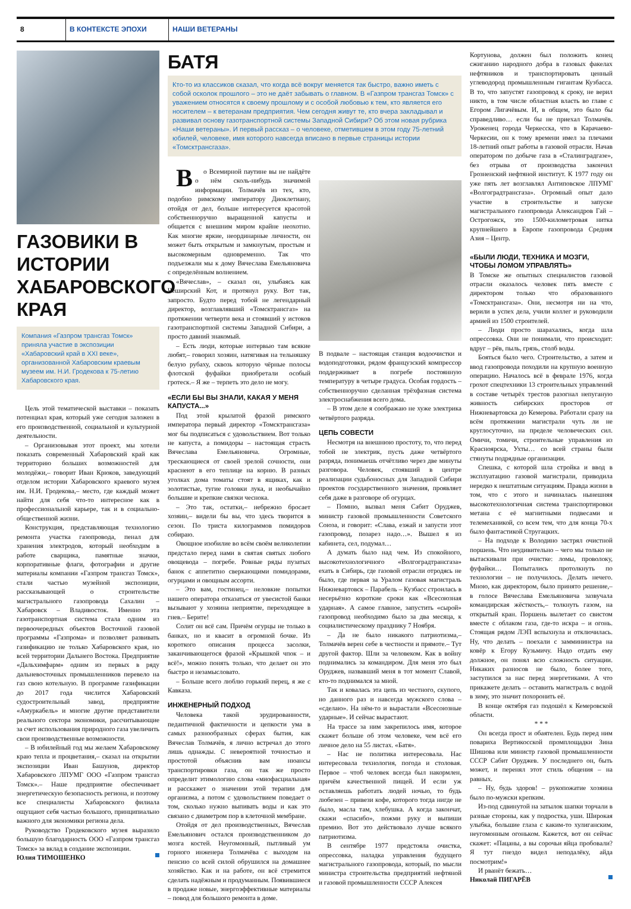8 В КОНТЕКСТЕ ЭПОХИ НАШИ ВЕТЕРАНЫ
ГАЗОВИКИ В ИСТОРИИ ХАБАРОВСКОГО КРАЯ
Компания «Газпром трансгаз Томск» приняла участие в экспозиции «Хабаровский край в XXI веке», организованной Хабаровским краевым музеем им. Н.И. Гродекова к 75-летию Хабаровского края.
Цель этой тематической выставки – показать потенциал края, который уже сегодня заложен в его производственной, социальной и культурной деятельности.
– Организовывая этот проект, мы хотели показать современный Хабаровский край как территорию больших возможностей для молодёжи,– говорит Иван Крюков, заведующий отделом истории Хабаровского краевого музея им. Н.И. Гродекова,– место, где каждый может найти для себя что-то интересное как в профессиональной карьере, так и в социально-общественной жизни.
Конструкция, представляющая технологию ремонта участка газопровода, пенал для хранения электродов, который необходим в работе сварщика, памятные значки, корпоративные флаги, фотографии и другие материалы компании «Газпром трансгаз Томск», стали частью музейной экспозиции, рассказывающей о строительстве магистрального газопровода Сахалин – Хабаровск – Владивосток. Именно эта газотранспортная система стала одним из первоочередных объектов Восточной газовой программы «Газпрома» и позволяет развивать газификацию не только Хабаровского края, но всей территории Дальнего Востока. Предприятие «Дальхимфарм» одним из первых в ряду дальневосточных промышленников перевело на газ свою котельную. В программе газификации до 2017 года числится Хабаровский судостроительный завод, предприятие «Амуркабель» и многие другие представители реального сектора экономики, рассчитывающие за счет использования природного газа увеличить свои производственные возможности.
– В юбилейный год мы желаем Хабаровскому краю тепла и процветания,– сказал на открытии экспозиции Иван Башунов, директор Хабаровского ЛПУМГ ООО «Газпром трансгаз Томск».– Наше предприятие обеспечивает энергетическую безопасность региона, и поэтому все специалисты Хабаровского филиала ощущают себя частью большого, принципиально важного для экономики региона дела.
Руководство Гродековского музея выразило большую благодарность ООО «Газпром трансгаз Томск» за вклад в создание экспозиции.
Юлия ТИМОШЕНКО
БАТЯ
Кто-то из классиков сказал, что когда всё вокруг меняется так быстро, важно иметь с собой осколок прошлого – это не даёт забывать о главном. В «Газпром трансгаз Томск» с уважением относятся к своему прошлому и с особой любовью к тем, кто является его носителем – к ветеранам предприятия. Чем сегодня живут те, кто вчера закладывал и развивал основу газотранспортной системы Западной Сибири? Об этом новая рубрика «Наши ветераны». И первый рассказ – о человеке, отметившем в этом году 75-летний юбилей, человеке, имя которого навсегда вписано в первые страницы истории «Томсктрансгаза».
Во Всемирной паутине вы не найдёте о нём сколь-нибудь значимой информации. Толмачёв из тех, кто, подобно римскому императору Диоклетиану, отойдя от дел, больше интересуется красотой собственноручно выращенной капусты и общается с внешним миром крайне неохотно. Как многие яркие, неординарные личности, он может быть открытым и замкнутым, простым и высокомерным одновременно. Так что подъезжали мы к дому Вячеслава Емельяновича с определённым волнением.
«Вячеслав», – сказал он, улыбаясь как Чеширский Кот, и протянул руку. Вот так, запросто. Будто перед тобой не легендарный директор, возглавлявший «Томсктрансгаз» на протяжении четверти века и стоявший у истоков газотранспортной системы Западной Сибири, а просто давний знакомый.
– Есть люди, которые интервью там всякие любят,– говорил хозяин, натягивая на тельняшку белую рубаху, сквозь которую чёрные полосы флотской фуфайки приобретали особый гротеск.– Я же – терпеть это дело не могу.
«ЕСЛИ БЫ ВЫ ЗНАЛИ, КАКАЯ У МЕНЯ КАПУСТА...»
Под этой крылатой фразой римского императора первый директор «Томсктрансгаза» мог бы подписаться с удовольствием. Вот только не капуста, а помидоры – настоящая страсть Вячеслава Емельяновича. Огромные, трескающиеся от своей зрелой сочности, они краснеют в его теплице на корню. В разных уголках дома томаты стоят в ящиках, как и золотистые, тугие головки лука, и необычайно большие и крепкие связки чеснока.
– Это так, остатки,– небрежно бросает хозяин,– видели бы вы, что здесь творится в сезон. По триста килограммов помидоров собираю.
Овощное изобилие во всём своём великолепии предстало перед нами в святая святых любого овощевода – погребе. Ровные ряды пузатых банок с аппетитно сверкающими помидорами, огурцами и овощным ассорти.
– Это вам, гостинец,– неловкие попытки нашего оператора отказаться от увесистой банки вызывают у хозяина неприятие, переходящее в гнев.– Берите!
Солит он всё сам. Причём огурцы не только в банках, но и квасит в огромной бочке. Из короткого описания процесса засолки, заканчивающегося фразой «Крышкой чпок – и всё!», можно понять только, что делает он это быстро и незамысловато.
– Больше всего люблю горький перец, я же с Кавказа.
ИНЖЕНЕРНЫЙ ПОДХОД
Человека такой эрудированности, педантичной фактичности и цепкости ума в самых разнообразных сферах бытия, как Вячеслав Толмачёв, я лично встречал до этого лишь однажды. С невероятной точностью и простотой объяснив вам нюансы транспортировки газа, он так же просто определит этимологию слова «миофасциальная» и расскажет о значении этой терапии для организма, а потом с удовольствием поведает о том, сколько нужно выпивать воды и как это связано с диаметром пор в клеточной мембране.
Отойдя от дел производственных, Вячеслав Емельянович остался производственником до мозга костей. Неугомонный, пытливый ум горного инженера Толмачёва с выходом на пенсию со всей силой обрушился на домашнее хозяйство. Как и на работе, он всё стремится сделать надёжным и продуманным. Появившиеся в продаже новые, энергоэффективные материалы – повод для большого ремонта в доме.
В подвале – настоящая станция водоочистки и водоподготовки, рядом французский компрессор поддерживает в погребе постоянную температуру в четыре градуса. Особая гордость – собственноручно сделанная трёхфазная система электроснабжения всего дома.
– В этом деле я соображаю не хуже электрика четвёртого разряда.
ЦЕПЬ СОВЕСТИ
Несмотря на внешнюю простоту, то, что перед тобой не электрик, пусть даже четвёртого разряда, понимаешь отчётливо через две минуты разговора. Человек, стоявший в центре реализации судьбоносных для Западной Сибири проектов государственного значения, проявляет себя даже в разговоре об огурцах.
– Помню, вызвал меня Сабит Оруджев, министр газовой промышленности Советского Союза, и говорит: «Слава, езжай и запусти этот газопровод, позарез надо…». Вышел я из кабинета, сел, подумал…
А думать было над чем. Из спокойного, высокотехнологичного «Волгоградтрансгаза» ехать в Сибирь, где газовой отрасли отродясь не было, где первая за Уралом газовая магистраль Нижневартовск – Парабель – Кузбасс строилась в несерьёзно короткие сроки как «Всесоюзная ударная». А самое главное, запустить «сырой» газопровод необходимо было за два месяца, к социалистическому празднику 7 Ноября.
– Да не было никакого патриотизма,– Толмачёв верен себе в честности и прямоте.– Тут другой фактор. Шли за человеком. Как в войну поднимались за командиром. Для меня это был Оруджев, назвавший меня в тот момент Славой, кто-то поднимался за мной.
Так и ковалась эта цепь из честного, скупого, но данного раз и навсегда мужского слова – «сделаю». На нём-то и вырастали «Всесоюзные ударные». И сейчас вырастают.
На трассе за ним закрепилось имя, которое скажет больше об этом человеке, чем всё его личное дело на 55 листах. «Батя».
– Нас не политика интересовала. Нас интересовала технология, погода и столовая. Первое – чтоб человек всегда был накормлен, причём качественной пищей. И если уж оставляешь работать людей ночью, то будь любезен – привези кофе, которого тогда нигде не было, масла там, хлебушка. А когда закончат, скажи «спасибо», пожми руку и выпиши премию. Вот это действовало лучше всякого патриотизма.
В сентябре 1977 предстояла очистка, опрессовка, наладка управления будущего магистрального газопровода, который, по мысли министра строительства предприятий нефтяной и газовой промышленности СССР Алексея
Кортунова, должен был положить конец сжиганию народного добра в газовых факелах нефтяников и транспортировать ценный углеводород промышленным гигантам Кузбасса. В то, что запустят газопровод к сроку, не верил никто, в том числе областная власть во главе с Егором Лигачёвым. И, в общем, это было бы справедливо… если бы не приехал Толмачёв. Уроженец города Черкесска, что в Карачаево-Черкесии, он к тому времени имел за плечами 18-летний опыт работы в газовой отрасли. Начав оператором по добыче газа в «Сталинградгазе», без отрыва от производства закончил Грозненский нефтяной институт. К 1977 году он уже пять лет возглавлял Антиповское ЛПУМГ «Волгоградтрансгаза». Огромный опыт дало участие в строительстве и запуске магистрального газопровода Александров Гай – Острогожск, это 1500-километровая нитка крупнейшего в Европе газопровода Средняя Азия – Центр.
«БЫЛИ ЛЮДИ, ТЕХНИКА И МОЗГИ, ЧТОБЫ ЛОМОМ УПРАВЛЯТЬ»
В Томске же опытных специалистов газовой отрасли оказалось человек пять вместе с директором только что образованного «Томсктрансгаза». Они, несмотря ни на что, верили в успех дела, учили коллег и руководили армией из 1500 строителей.
– Люди просто шарахались, когда шла опрессовка. Они не понимали, что происходит: вдруг – рёв, пыль, грязь, столб воды.
Бояться было чего. Строительство, а затем и ввод газопровода походили на крупную военную операцию. Началось всё в феврале 1976, когда грохот спецтехники 13 строительных управлений в составе четырёх трестов разогнал непуганую живность сибирских просторов от Нижневартовска до Кемерова. Работали сразу на всём протяжении магистрали чуть ли не круглосуточно, на пределе человеческих сил. Омичи, томичи, строительные управления из Красноярска, Ухты… со всей страны были стянуты подрядные организации.
Спешка, с которой шла стройка и ввод в эксплуатацию газовой магистрали, приводила нередко к нештатным ситуациям. Правда жизни в том, что с этого и начиналась нынешняя высокотехнологичная система транспортировки метана с её магнитными подвесами и телемеханикой, со всем тем, что для конца 70-х было фантастикой Стругацких.
– На подходе к Володино застрял очистной поршень. Что неудивительно – чего мы только не вытаскивали при очистке: ломы, проволоку, фуфайки… Попытались протолкнуть по технологии – не получилось. Делать нечего. Мною, как директором, было принято решение,– в голосе Вячеслава Емельяновича зазвучала командирская жёсткость,– толкнуть газом, на открытый кран. Поршень вылетает со свистом вместе с облаком газа, где-то искра – и огонь. Стоящая рядом ЛЭП вспыхнула и отключилась. Ну, что делать – поехали с заммининстра на ковёр к Егору Кузьмичу. Надо отдать ему должное, он понял всю сложность ситуации. Никаких разносов не было, более того, заступился за нас перед энергетиками. А что прикажете делать – оставить магистраль с водой в зиму, это значит похоронить её.
В конце октября газ подошёл к Кемеровской области.
* * *
Он всегда прост и обаятелен. Будь перед ним повариха Вертикосской промплощадки Зина Шишова или министр газовой промышленности СССР Сабит Оруджев. У последнего он, быть может, и перенял этот стиль общения – на равных.
– Ну, будь здоров! – рукопожатие хозяина было по-мужски крепким.
Из-под сдвинутой на затылок шапки торчали в разные стороны, как у подростка, уши. Широкая улыбка, большие глаза с каким-то хулиганским, неугомонным огоньком. Кажется, вот он сейчас скажет: «Пацаны, а вы сорочьи яйца пробовали? Я тут гнездо видел неподалёку, айда посмотрим!»
И рванёт бежать…
Николай ПИГАРЁВ